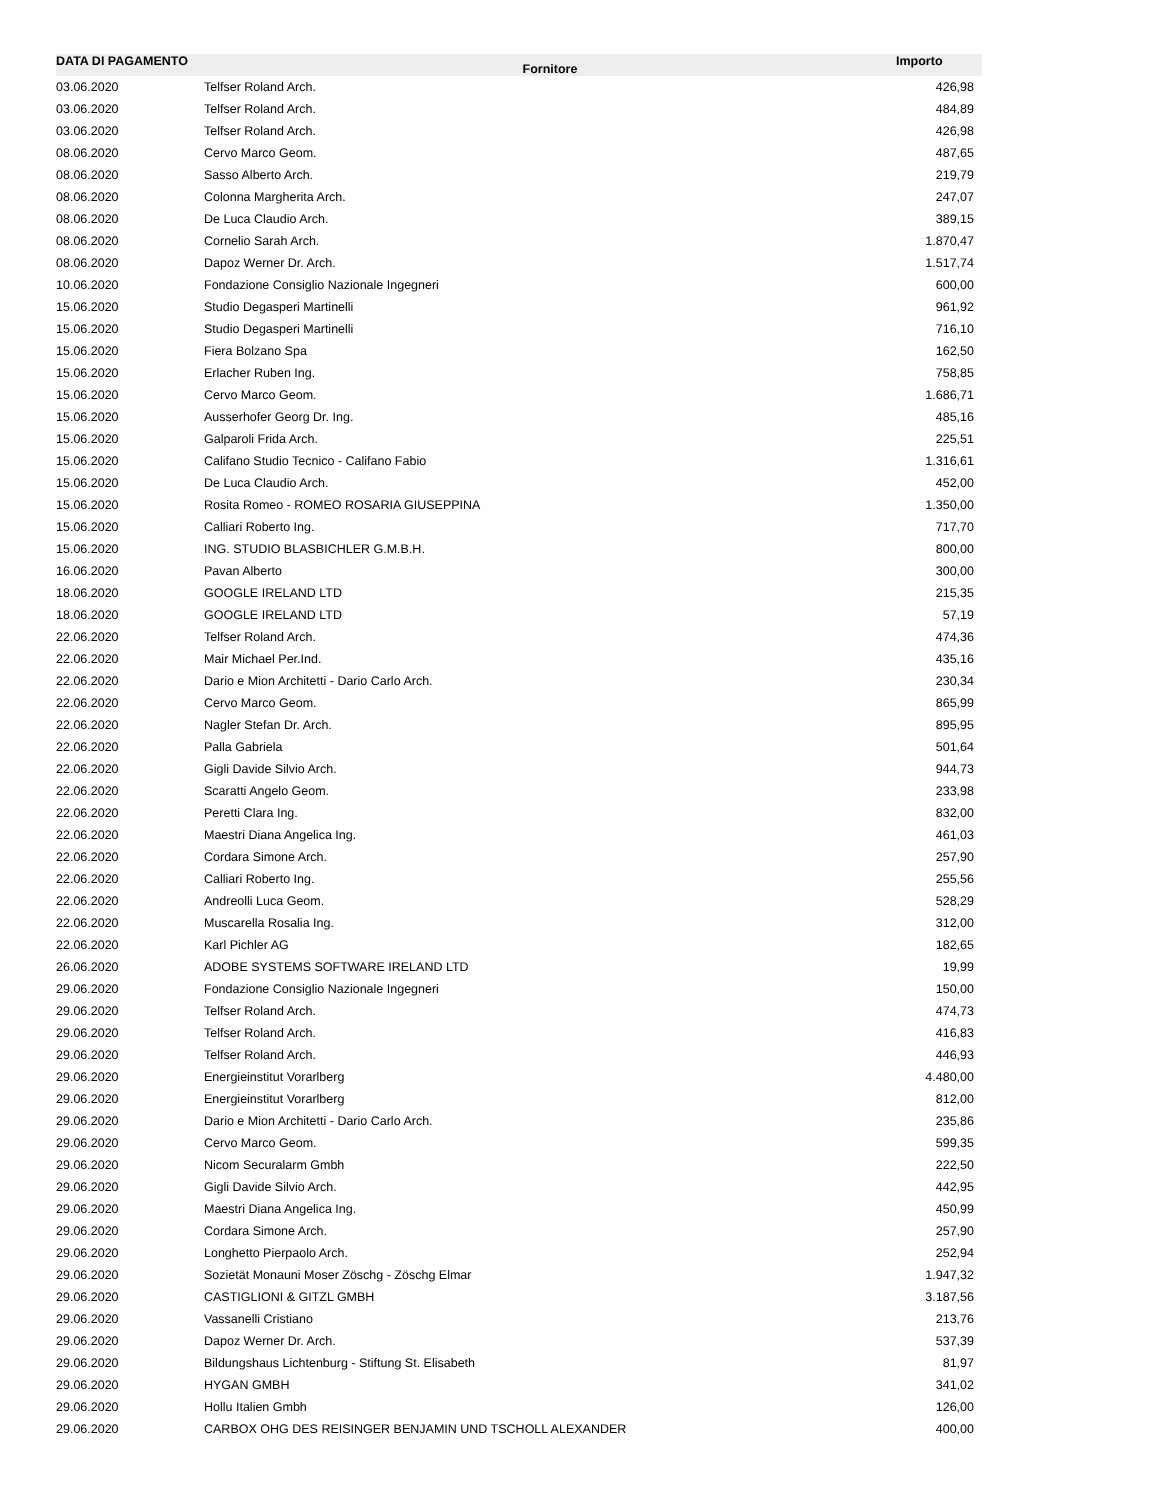| DATA DI PAGAMENTO | Fornitore | Importo |
| --- | --- | --- |
| 03.06.2020 | Telfser Roland Arch. | 426,98 |
| 03.06.2020 | Telfser Roland Arch. | 484,89 |
| 03.06.2020 | Telfser Roland Arch. | 426,98 |
| 08.06.2020 | Cervo Marco Geom. | 487,65 |
| 08.06.2020 | Sasso Alberto Arch. | 219,79 |
| 08.06.2020 | Colonna Margherita Arch. | 247,07 |
| 08.06.2020 | De Luca Claudio Arch. | 389,15 |
| 08.06.2020 | Cornelio Sarah Arch. | 1.870,47 |
| 08.06.2020 | Dapoz Werner Dr. Arch. | 1.517,74 |
| 10.06.2020 | Fondazione Consiglio Nazionale Ingegneri | 600,00 |
| 15.06.2020 | Studio Degasperi Martinelli | 961,92 |
| 15.06.2020 | Studio Degasperi Martinelli | 716,10 |
| 15.06.2020 | Fiera Bolzano Spa | 162,50 |
| 15.06.2020 | Erlacher Ruben Ing. | 758,85 |
| 15.06.2020 | Cervo Marco Geom. | 1.686,71 |
| 15.06.2020 | Ausserhofer Georg Dr. Ing. | 485,16 |
| 15.06.2020 | Galparoli Frida Arch. | 225,51 |
| 15.06.2020 | Califano Studio Tecnico - Califano Fabio | 1.316,61 |
| 15.06.2020 | De Luca Claudio Arch. | 452,00 |
| 15.06.2020 | Rosita Romeo - ROMEO ROSARIA GIUSEPPINA | 1.350,00 |
| 15.06.2020 | Calliari Roberto Ing. | 717,70 |
| 15.06.2020 | ING. STUDIO BLASBICHLER G.M.B.H. | 800,00 |
| 16.06.2020 | Pavan Alberto | 300,00 |
| 18.06.2020 | GOOGLE IRELAND LTD | 215,35 |
| 18.06.2020 | GOOGLE IRELAND LTD | 57,19 |
| 22.06.2020 | Telfser Roland Arch. | 474,36 |
| 22.06.2020 | Mair Michael Per.Ind. | 435,16 |
| 22.06.2020 | Dario e Mion Architetti - Dario Carlo Arch. | 230,34 |
| 22.06.2020 | Cervo Marco Geom. | 865,99 |
| 22.06.2020 | Nagler Stefan Dr. Arch. | 895,95 |
| 22.06.2020 | Palla Gabriela | 501,64 |
| 22.06.2020 | Gigli Davide Silvio Arch. | 944,73 |
| 22.06.2020 | Scaratti Angelo Geom. | 233,98 |
| 22.06.2020 | Peretti Clara Ing. | 832,00 |
| 22.06.2020 | Maestri Diana Angelica Ing. | 461,03 |
| 22.06.2020 | Cordara Simone Arch. | 257,90 |
| 22.06.2020 | Calliari Roberto Ing. | 255,56 |
| 22.06.2020 | Andreolli Luca Geom. | 528,29 |
| 22.06.2020 | Muscarella Rosalia Ing. | 312,00 |
| 22.06.2020 | Karl Pichler AG | 182,65 |
| 26.06.2020 | ADOBE SYSTEMS SOFTWARE IRELAND LTD | 19,99 |
| 29.06.2020 | Fondazione Consiglio Nazionale Ingegneri | 150,00 |
| 29.06.2020 | Telfser Roland Arch. | 474,73 |
| 29.06.2020 | Telfser Roland Arch. | 416,83 |
| 29.06.2020 | Telfser Roland Arch. | 446,93 |
| 29.06.2020 | Energieinstitut Vorarlberg | 4.480,00 |
| 29.06.2020 | Energieinstitut Vorarlberg | 812,00 |
| 29.06.2020 | Dario e Mion Architetti - Dario Carlo Arch. | 235,86 |
| 29.06.2020 | Cervo Marco Geom. | 599,35 |
| 29.06.2020 | Nicom Securalarm Gmbh | 222,50 |
| 29.06.2020 | Gigli Davide Silvio Arch. | 442,95 |
| 29.06.2020 | Maestri Diana Angelica Ing. | 450,99 |
| 29.06.2020 | Cordara Simone Arch. | 257,90 |
| 29.06.2020 | Longhetto Pierpaolo Arch. | 252,94 |
| 29.06.2020 | Sozietät Monauni Moser Zöschg - Zöschg Elmar | 1.947,32 |
| 29.06.2020 | CASTIGLIONI & GITZL GMBH | 3.187,56 |
| 29.06.2020 | Vassanelli Cristiano | 213,76 |
| 29.06.2020 | Dapoz Werner Dr. Arch. | 537,39 |
| 29.06.2020 | Bildungshaus Lichtenburg - Stiftung St. Elisabeth | 81,97 |
| 29.06.2020 | HYGAN GMBH | 341,02 |
| 29.06.2020 | Hollu Italien Gmbh | 126,00 |
| 29.06.2020 | CARBOX OHG DES REISINGER BENJAMIN UND TSCHOLL ALEXANDER | 400,00 |